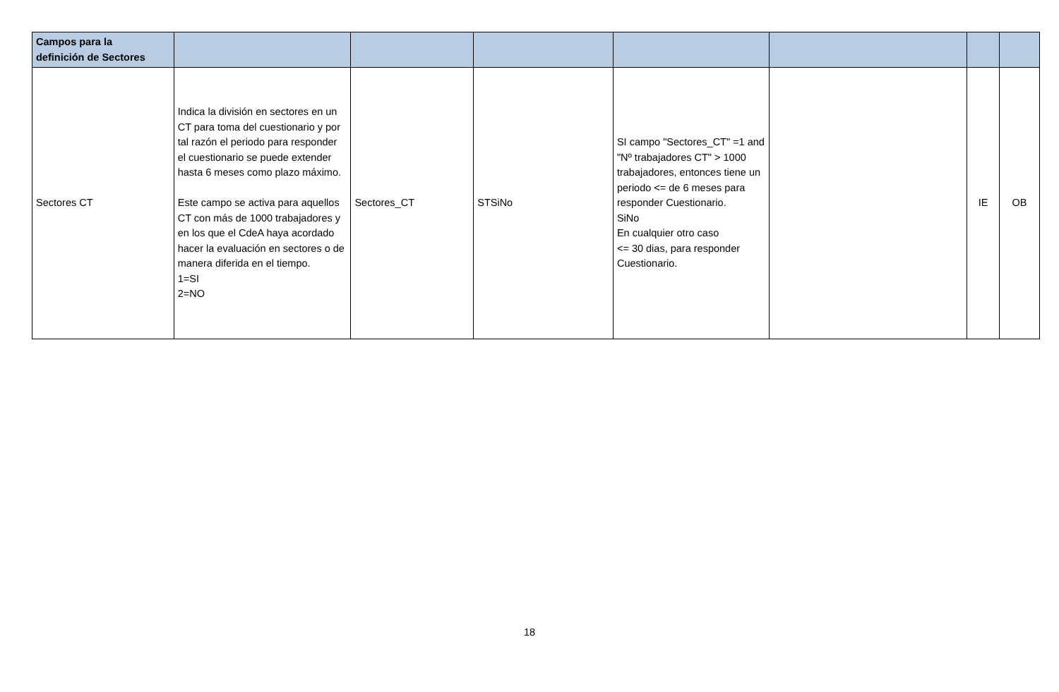| Campos para la definición de Sectores | | | | | | | |
| --- | --- | --- | --- | --- | --- | --- | --- |
| Sectores CT | Indica la división en sectores en un CT para toma del cuestionario y por tal razón el periodo para responder el cuestionario se puede extender hasta 6 meses como plazo máximo. Este campo se activa para aquellos CT con más de 1000 trabajadores y en los que el CdeA haya acordado hacer la evaluación en sectores o de manera diferida en el tiempo. 1=SI 2=NO | Sectores_CT | STSiNo | SI campo "Sectores_CT" =1 and "Nº trabajadores CT" > 1000 trabajadores, entonces tiene un periodo <= de 6 meses para responder Cuestionario. SiNo En cualquier otro caso <= 30 dias, para responder Cuestionario. | | IE | OB |
18